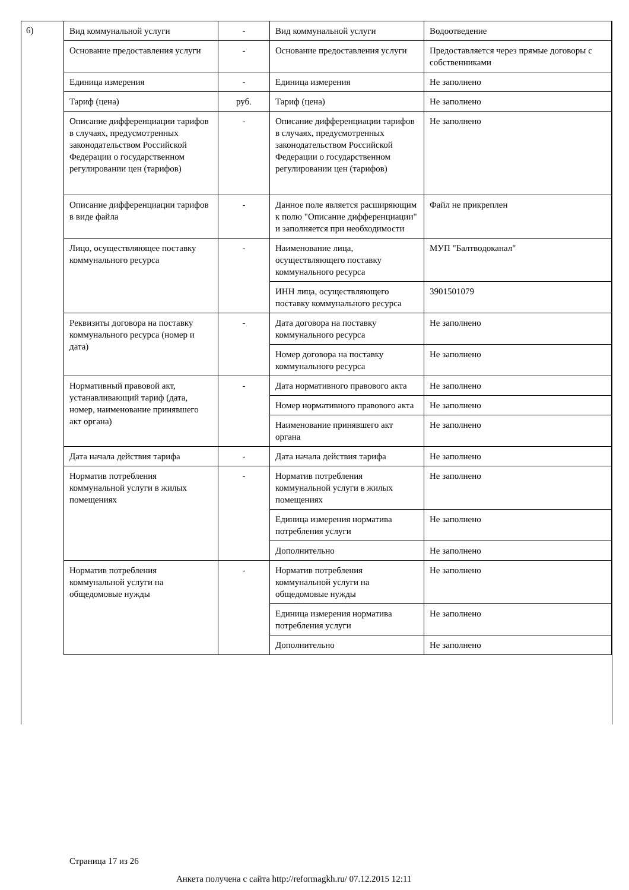6)
| Вид коммунальной услуги | - | Вид коммунальной услуги | Водоотведение |
| Основание предоставления услуги | - | Основание предоставления услуги | Предоставляется через прямые договоры с собственниками |
| Единица измерения | - | Единица измерения | Не заполнено |
| Тариф (цена) | руб. | Тариф (цена) | Не заполнено |
| Описание дифференциации тарифов в случаях, предусмотренных законодательством Российской Федерации о государственном регулировании цен (тарифов) | - | Описание дифференциации тарифов в случаях, предусмотренных законодательством Российской Федерации о государственном регулировании цен (тарифов) | Не заполнено |
| Описание дифференциации тарифов в виде файла | - | Данное поле является расширяющим к полю "Описание дифференциации" и заполняется при необходимости | Файл не прикреплен |
| Лицо, осуществляющее поставку коммунального ресурса | - | Наименование лица, осуществляющего поставку коммунального ресурса | МУП "Балтводоканал" |
| | | ИНН лица, осуществляющего поставку коммунального ресурса | 3901501079 |
| Реквизиты договора на поставку коммунального ресурса (номер и дата) | - | Дата договора на поставку коммунального ресурса | Не заполнено |
| | | Номер договора на поставку коммунального ресурса | Не заполнено |
| Нормативный правовой акт, устанавливающий тариф (дата, номер, наименование принявшего акт органа) | - | Дата нормативного правового акта | Не заполнено |
| | | Номер нормативного правового акта | Не заполнено |
| | | Наименование принявшего акт органа | Не заполнено |
| Дата начала действия тарифа | - | Дата начала действия тарифа | Не заполнено |
| Норматив потребления коммунальной услуги в жилых помещениях | - | Норматив потребления коммунальной услуги в жилых помещениях | Не заполнено |
| | | Единица измерения норматива потребления услуги | Не заполнено |
| | | Дополнительно | Не заполнено |
| Норматив потребления коммунальной услуги на общедомовые нужды | - | Норматив потребления коммунальной услуги на общедомовые нужды | Не заполнено |
| | | Единица измерения норматива потребления услуги | Не заполнено |
| | | Дополнительно | Не заполнено |
Страница 17 из 26
Анкета получена с сайта http://reformagkh.ru/ 07.12.2015 12:11